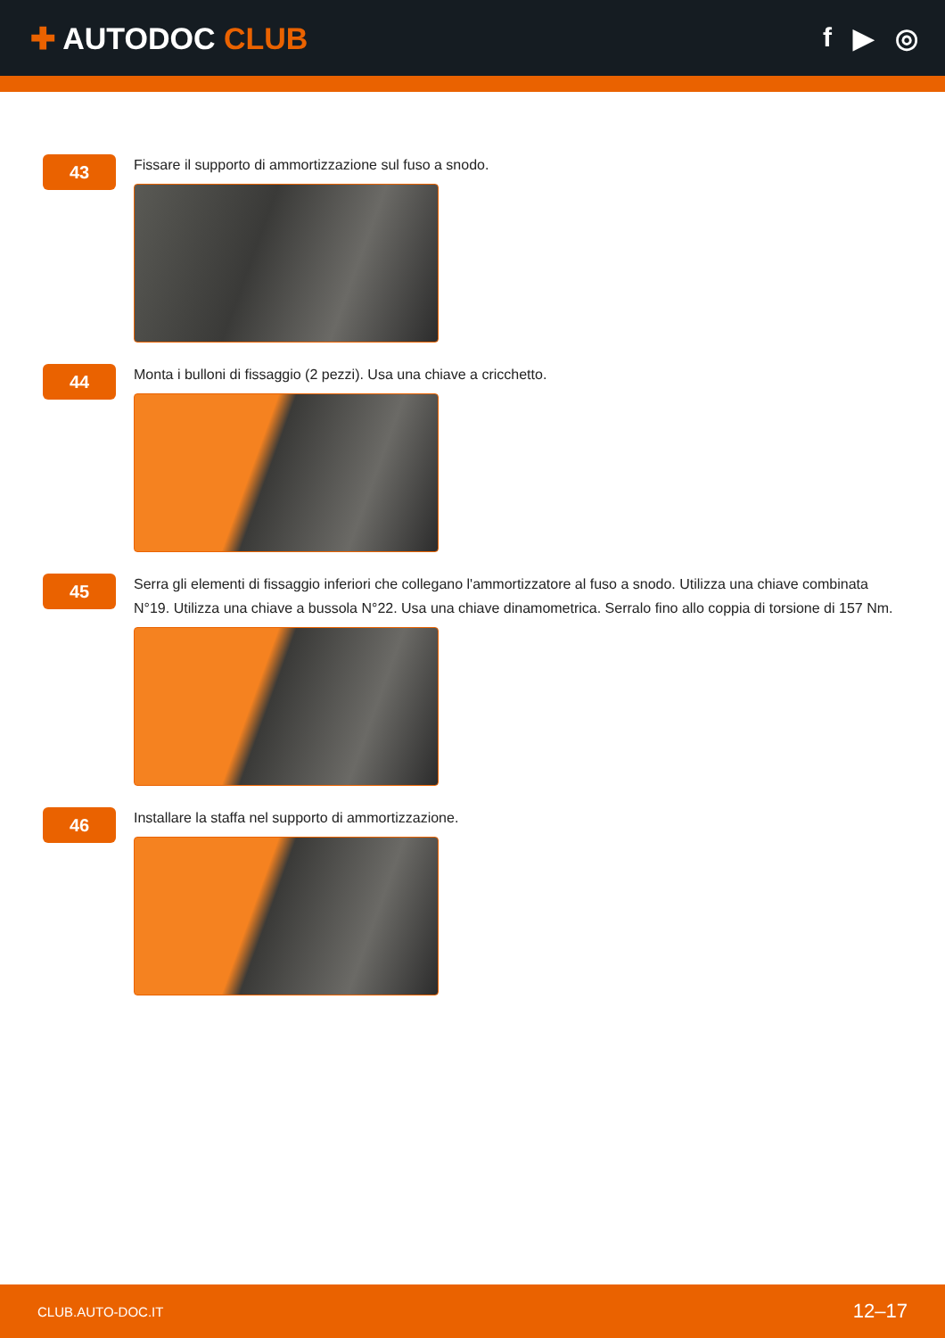✚ AUTODOC CLUB f ▶ ◎
43
Fissare il supporto di ammortizzazione sul fuso a snodo.
44
Monta i bulloni di fissaggio (2 pezzi). Usa una chiave a cricchetto.
45
Serra gli elementi di fissaggio inferiori che collegano l'ammortizzatore al fuso a snodo. Utilizza una chiave combinata N°19. Utilizza una chiave a bussola N°22. Usa una chiave dinamometrica. Serralo fino allo coppia di torsione di 157 Nm.
46
Installare la staffa nel supporto di ammortizzazione.
CLUB.AUTO-DOC.IT 12–17